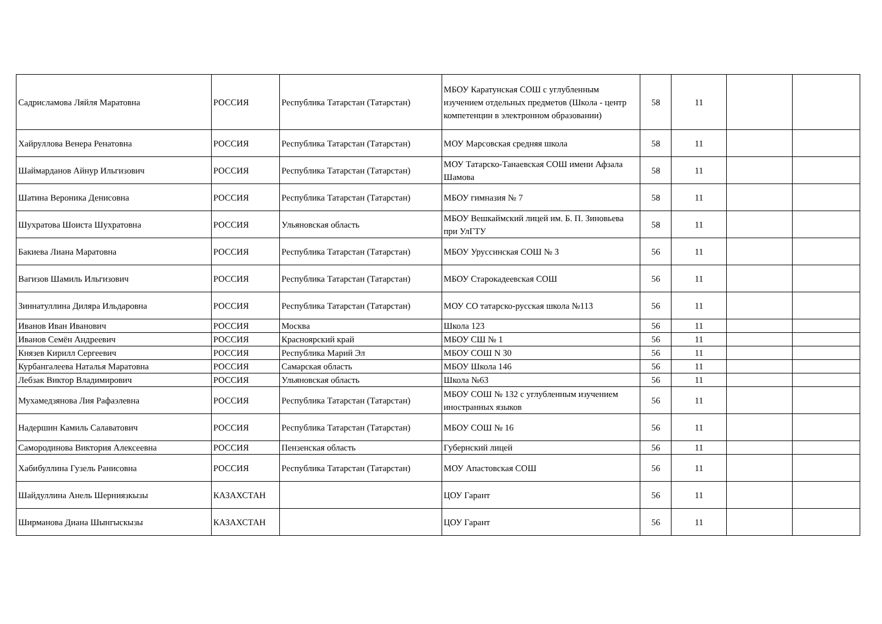| Садрисламова Ляйля Маратовна | РОССИЯ | Республика Татарстан (Татарстан) | МБОУ Каратунская СОШ с углубленным изучением отдельных предметов (Школа - центр компетенции в электронном образовании) | 58 | 11 | | |
| Хайруллова Венера Ренатовна | РОССИЯ | Республика Татарстан (Татарстан) | МОУ Марсовская средняя школа | 58 | 11 | | |
| Шаймарданов Айнур Ильгизович | РОССИЯ | Республика Татарстан (Татарстан) | МОУ Татарско-Танаевская СОШ имени Афзала Шамова | 58 | 11 | | |
| Шатина Вероника Денисовна | РОССИЯ | Республика Татарстан (Татарстан) | МБОУ гимназия № 7 | 58 | 11 | | |
| Шухратова Шоиста Шухратовна | РОССИЯ | Ульяновская область | МБОУ Вешкаймский лицей им. Б. П. Зиновьева при УлГТУ | 58 | 11 | | |
| Бакиева Лиана Маратовна | РОССИЯ | Республика Татарстан (Татарстан) | МБОУ Уруссинская СОШ № 3 | 56 | 11 | | |
| Вагизов Шамиль Ильгизович | РОССИЯ | Республика Татарстан (Татарстан) | МБОУ Старокадеевская СОШ | 56 | 11 | | |
| Зиннатуллина Диляра Ильдаровна | РОССИЯ | Республика Татарстан (Татарстан) | МОУ СО татарско-русская школа №113 | 56 | 11 | | |
| Иванов Иван Иванович | РОССИЯ | Москва | Школа 123 | 56 | 11 | | |
| Иванов Семён Андреевич | РОССИЯ | Красноярский край | МБОУ СШ № 1 | 56 | 11 | | |
| Князев Кирилл Сергеевич | РОССИЯ | Республика Марий Эл | МБОУ СОШ N 30 | 56 | 11 | | |
| Курбангалеева Наталья Маратовна | РОССИЯ | Самарская область | МБОУ Школа 146 | 56 | 11 | | |
| Лебзак Виктор Владимирович | РОССИЯ | Ульяновская область | Школа №63 | 56 | 11 | | |
| Мухамедзянова Лия Рафаэлевна | РОССИЯ | Республика Татарстан (Татарстан) | МБОУ СОШ № 132 с углубленным изучением иностранных языков | 56 | 11 | | |
| Надершин Камиль Салаватович | РОССИЯ | Республика Татарстан (Татарстан) | МБОУ СОШ № 16 | 56 | 11 | | |
| Самородинова Виктория Алексеевна | РОССИЯ | Пензенская область | Губернский лицей | 56 | 11 | | |
| Хабибуллина Гузель Ранисовна | РОССИЯ | Республика Татарстан (Татарстан) | МОУ Апастовская СОШ | 56 | 11 | | |
| Шайдуллина Анель Шерниязкызы | КАЗАХСТАН | | ЦОУ Гарант | 56 | 11 | | |
| Ширманова Диана Шынгыскызы | КАЗАХСТАН | | ЦОУ Гарант | 56 | 11 | | |